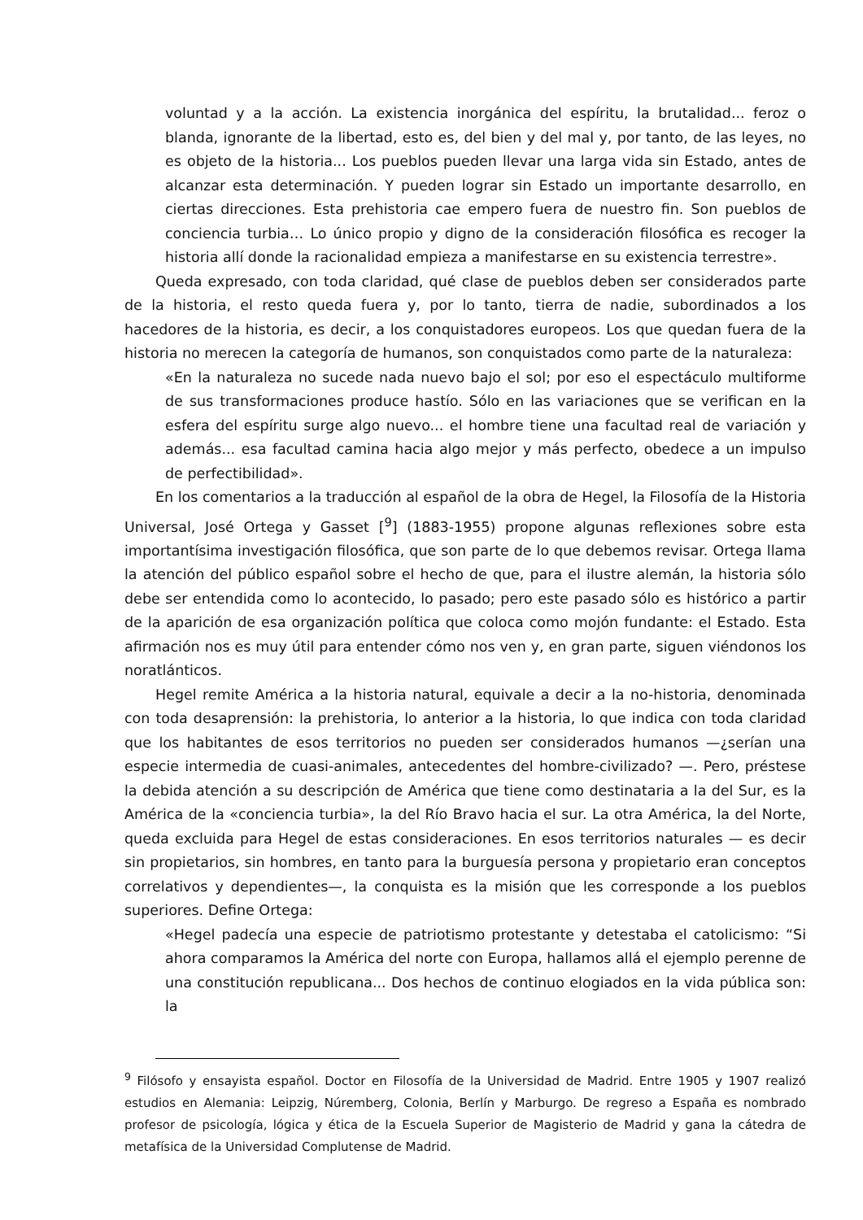voluntad y a la acción. La existencia inorgánica del espíritu, la brutalidad... feroz o blanda, ignorante de la libertad, esto es, del bien y del mal y, por tanto, de las leyes, no es objeto de la historia... Los pueblos pueden llevar una larga vida sin Estado, antes de alcanzar esta determinación. Y pueden lograr sin Estado un importante desarrollo, en ciertas direcciones. Esta prehistoria cae empero fuera de nuestro fin. Son pueblos de conciencia turbia… Lo único propio y digno de la consideración filosófica es recoger la historia allí donde la racionalidad empieza a manifestarse en su existencia terrestre».
Queda expresado, con toda claridad, qué clase de pueblos deben ser considerados parte de la historia, el resto queda fuera y, por lo tanto, tierra de nadie, subordinados a los hacedores de la historia, es decir, a los conquistadores europeos. Los que quedan fuera de la historia no merecen la categoría de humanos, son conquistados como parte de la naturaleza:
«En la naturaleza no sucede nada nuevo bajo el sol; por eso el espectáculo multiforme de sus transformaciones produce hastío. Sólo en las variaciones que se verifican en la esfera del espíritu surge algo nuevo... el hombre tiene una facultad real de variación y además... esa facultad camina hacia algo mejor y más perfecto, obedece a un impulso de perfectibilidad».
En los comentarios a la traducción al español de la obra de Hegel, la Filosofía de la Historia Universal, José Ortega y Gasset [<sup>9</sup>] (1883-1955) propone algunas reflexiones sobre esta importantísima investigación filosófica, que son parte de lo que debemos revisar. Ortega llama la atención del público español sobre el hecho de que, para el ilustre alemán, la historia sólo debe ser entendida como lo acontecido, lo pasado; pero este pasado sólo es histórico a partir de la aparición de esa organización política que coloca como mojón fundante: el Estado. Esta afirmación nos es muy útil para entender cómo nos ven y, en gran parte, siguen viéndonos los noratlánticos.
Hegel remite América a la historia natural, equivale a decir a la no-historia, denominada con toda desaprensión: la prehistoria, lo anterior a la historia, lo que indica con toda claridad que los habitantes de esos territorios no pueden ser considerados humanos —¿serían una especie intermedia de cuasi-animales, antecedentes del hombre-civilizado? —. Pero, préstese la debida atención a su descripción de América que tiene como destinataria a la del Sur, es la América de la «conciencia turbia», la del Río Bravo hacia el sur. La otra América, la del Norte, queda excluida para Hegel de estas consideraciones. En esos territorios naturales — es decir sin propietarios, sin hombres, en tanto para la burguesía persona y propietario eran conceptos correlativos y dependientes—, la conquista es la misión que les corresponde a los pueblos superiores. Define Ortega:
«Hegel padecía una especie de patriotismo protestante y detestaba el catolicismo: “Si ahora comparamos la América del norte con Europa, hallamos allá el ejemplo perenne de una constitución republicana... Dos hechos de continuo elogiados en la vida pública son: la
<sup>9</sup> Filósofo y ensayista español. Doctor en Filosofía de la Universidad de Madrid. Entre 1905 y 1907 realizó estudios en Alemania: Leipzig, Núremberg, Colonia, Berlín y Marburgo. De regreso a España es nombrado profesor de psicología, lógica y ética de la Escuela Superior de Magisterio de Madrid y gana la cátedra de metafísica de la Universidad Complutense de Madrid.